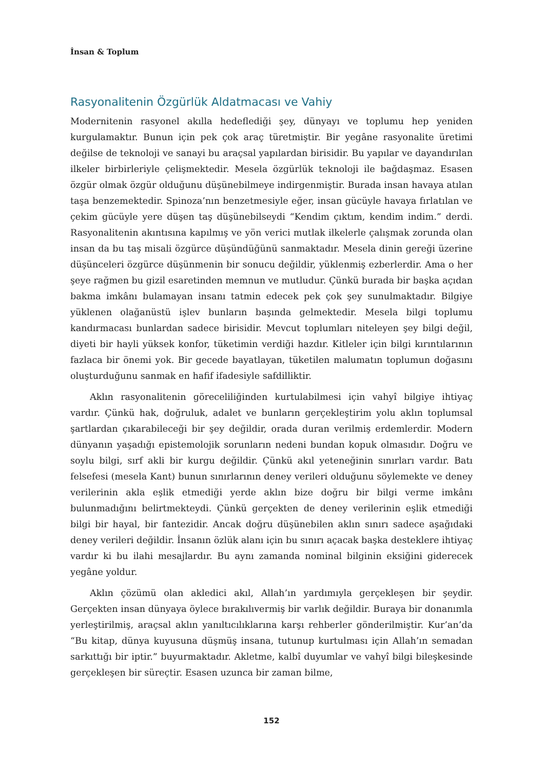İnsan & Toplum
Rasyonalitenin Özgürlük Aldatmacası ve Vahiy
Modernitenin rasyonel akılla hedeflediği şey, dünyayı ve toplumu hep yeniden kurgulamaktır. Bunun için pek çok araç türetmiştir. Bir yegâne rasyonalite üretimi değilse de teknoloji ve sanayi bu araçsal yapılardan birisidir. Bu yapılar ve dayandırılan ilkeler birbirleriyle çelişmektedir. Mesela özgürlük teknoloji ile bağdaşmaz. Esasen özgür olmak özgür olduğunu düşünebilmeye indirgenmiştir. Burada insan havaya atılan taşa benzemektedir. Spinoza’nın benzetmesiyle eğer, insan gücüyle havaya fırlatılan ve çekim gücüyle yere düşen taş düşünebilseydi “Kendim çıktım, kendim indim.” derdi. Rasyonalitenin akıntısına kapılmış ve yön verici mutlak ilkelerle çalışmak zorunda olan insan da bu taş misali özgürce düşündüğünü sanmaktadır. Mesela dinin gereği üzerine düşünceleri özgürce düşünmenin bir sonucu değildir, yüklenmiş ezberlerdir. Ama o her şeye rağmen bu gizil esaretinden memnun ve mutludur. Çünkü burada bir başka açıdan bakma imkânı bulamayan insanı tatmin edecek pek çok şey sunulmaktadır. Bilgiye yüklenen olağanüstü işlev bunların başında gelmektedir. Mesela bilgi toplumu kandırmacası bunlardan sadece birisidir. Mevcut toplumları niteleyen şey bilgi değil, diyeti bir hayli yüksek konfor, tüketimin verdiği hazdır. Kitleler için bilgi kırıntılarının fazlaca bir önemi yok. Bir gecede bayatlayan, tüketilen malumatın toplumun doğasını oluşturduğunu sanmak en hafif ifadesiyle safdilliktir.
Aklın rasyonalitenin göreceliliğinden kurtulabilmesi için vahyî bilgiye ihtiyaç vardır. Çünkü hak, doğruluk, adalet ve bunların gerçekleştirim yolu aklın toplumsal şartlardan çıkarabileceği bir şey değildir, orada duran verilmiş erdemlerdir. Modern dünyanın yaşadığı epistemolojik sorunların nedeni bundan kopuk olmasıdır. Doğru ve soylu bilgi, sırf akli bir kurgu değildir. Çünkü akıl yeteneğinin sınırları vardır. Batı felsefesi (mesela Kant) bunun sınırlarının deney verileri olduğunu söylemekte ve deney verilerinin akla eşlik etmediği yerde aklın bize doğru bir bilgi verme imkânı bulunmadığını belirtmekteydi. Çünkü gerçekten de deney verilerinin eşlik etmediği bilgi bir hayal, bir fantezidir. Ancak doğru düşünebilen aklın sınırı sadece aşağıdaki deney verileri değildir. İnsanın özlük alanı için bu sınırı açacak başka desteklere ihtiyaç vardır ki bu ilahi mesajlardır. Bu aynı zamanda nominal bilginin eksiğini giderecek yegâne yoldur.
Aklın çözümü olan akledici akıl, Allah’ın yardımıyla gerçekleşen bir şeydir. Gerçekten insan dünyaya öylece bırakılıvermiş bir varlık değildir. Buraya bir donanımla yerleştirilmiş, araçsal aklın yanıltıcılıklarına karşı rehberler gönderilmiştir. Kur’an’da “Bu kitap, dünya kuyusuna düşmüş insana, tutunup kurtulması için Allah’ın semadan sarkıttığı bir iptir.” buyurmaktadır. Akletme, kalbî duyumlar ve vahyî bilgi bileşkesinde gerçekleşen bir süreçtir. Esasen uzunca bir zaman bilme,
152